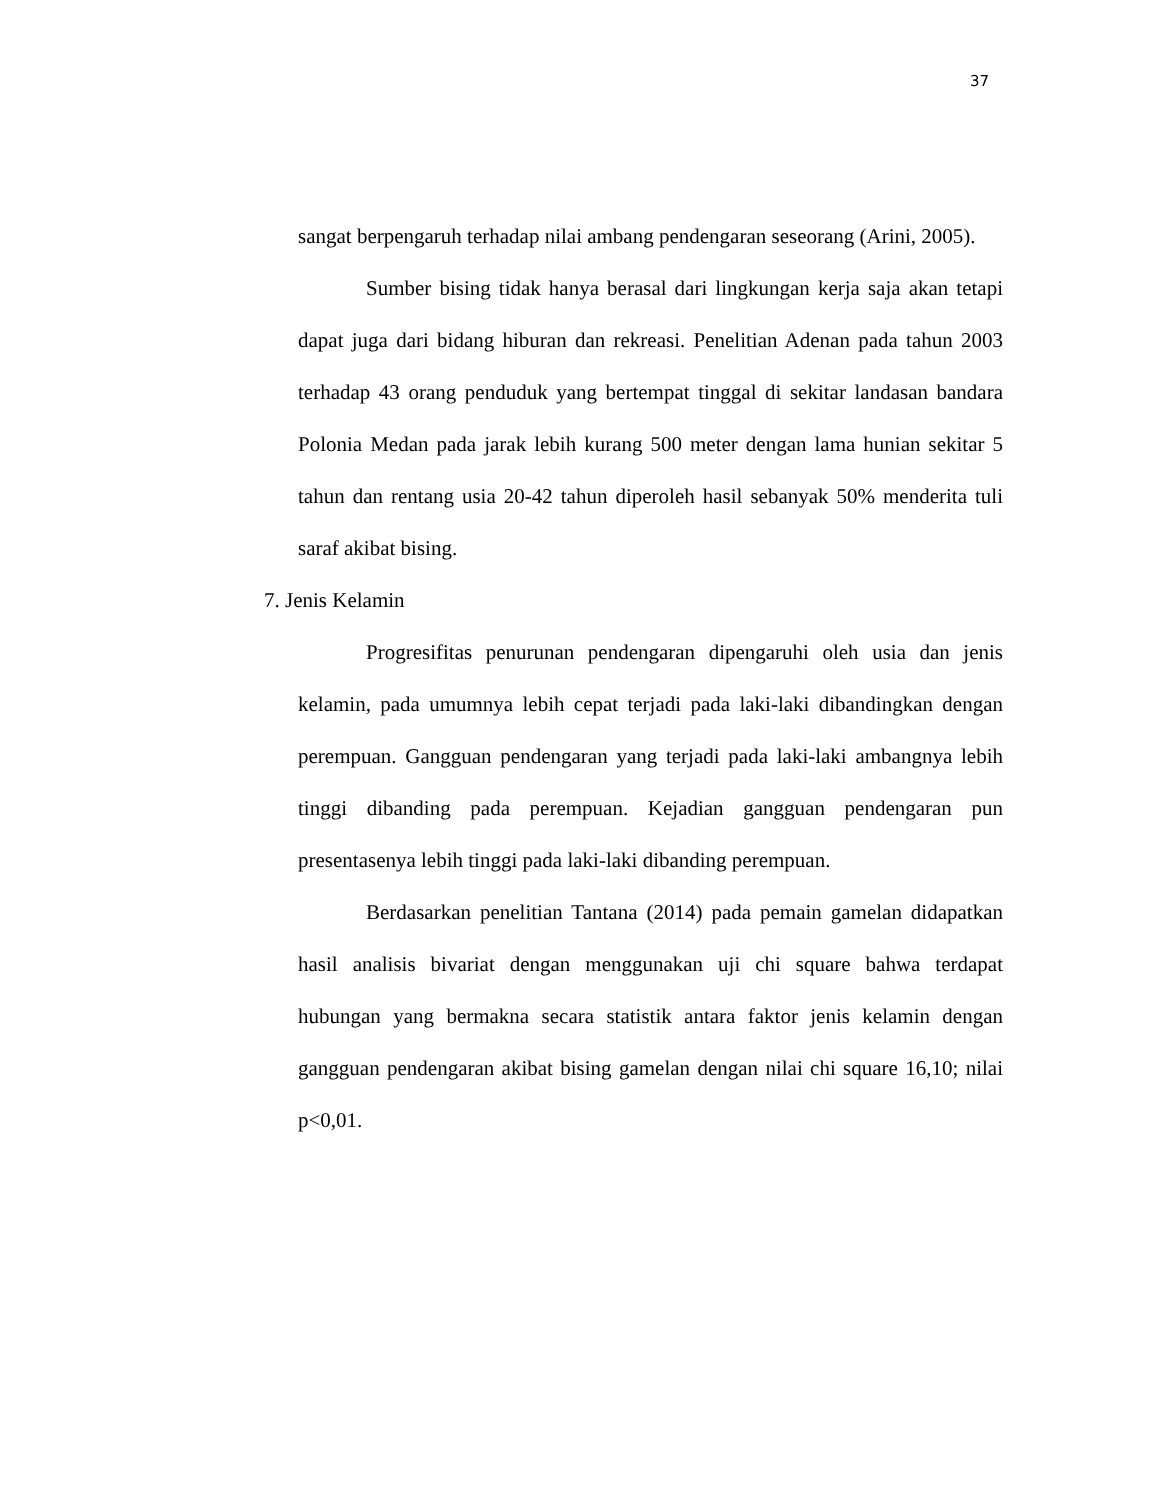37
sangat berpengaruh terhadap nilai ambang pendengaran seseorang (Arini, 2005).
Sumber bising tidak hanya berasal dari lingkungan kerja saja akan tetapi dapat juga dari bidang hiburan dan rekreasi. Penelitian Adenan pada tahun 2003 terhadap 43 orang penduduk yang bertempat tinggal di sekitar landasan bandara Polonia Medan pada jarak lebih kurang 500 meter dengan lama hunian sekitar 5 tahun dan rentang usia 20-42 tahun diperoleh hasil sebanyak 50% menderita tuli saraf akibat bising.
7. Jenis Kelamin
Progresifitas penurunan pendengaran dipengaruhi oleh usia dan jenis kelamin, pada umumnya lebih cepat terjadi pada laki-laki dibandingkan dengan perempuan. Gangguan pendengaran yang terjadi pada laki-laki ambangnya lebih tinggi dibanding pada perempuan. Kejadian gangguan pendengaran pun presentasenya lebih tinggi pada laki-laki dibanding perempuan.
Berdasarkan penelitian Tantana (2014) pada pemain gamelan didapatkan hasil analisis bivariat dengan menggunakan uji chi square bahwa terdapat hubungan yang bermakna secara statistik antara faktor jenis kelamin dengan gangguan pendengaran akibat bising gamelan dengan nilai chi square 16,10; nilai p<0,01.